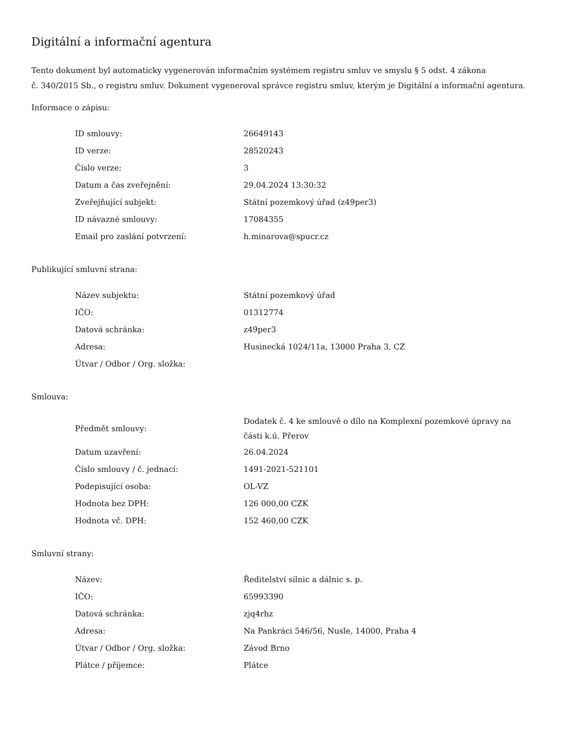Digitální a informační agentura
Tento dokument byl automaticky vygenerován informačním systémem registru smluv ve smyslu § 5 odst. 4 zákona
č. 340/2015 Sb., o registru smluv. Dokument vygeneroval správce registru smluv, kterým je Digitální a informační agentura.
Informace o zápisu:
| ID smlouvy: | 26649143 |
| ID verze: | 28520243 |
| Číslo verze: | 3 |
| Datum a čas zveřejnění: | 29.04.2024 13:30:32 |
| Zveřejňující subjekt: | Státní pozemkový úřad (z49per3) |
| ID návazné smlouvy: | 17084355 |
| Email pro zaslání potvrzení: | h.minarova@spucr.cz |
Publikující smluvní strana:
| Název subjektu: | Státní pozemkový úřad |
| IČO: | 01312774 |
| Datová schránka: | z49per3 |
| Adresa: | Husinecká 1024/11a, 13000 Praha 3, CZ |
| Útvar / Odbor / Org. složka: | |
Smlouva:
| Předmět smlouvy: | Dodatek č. 4 ke smlouvě o dílo na Komplexní pozemkové úpravy na části k.ú. Přerov |
| Datum uzavření: | 26.04.2024 |
| Číslo smlouvy / č. jednací: | 1491-2021-521101 |
| Podepisující osoba: | OL-VZ |
| Hodnota bez DPH: | 126 000,00 CZK |
| Hodnota vč. DPH: | 152 460,00 CZK |
Smluvní strany:
| Název: | Ředitelství silnic a dálnic s. p. |
| IČO: | 65993390 |
| Datová schránka: | zjq4rhz |
| Adresa: | Na Pankráci 546/56, Nusle, 14000, Praha 4 |
| Útvar / Odbor / Org. složka: | Závod Brno |
| Plátce / příjemce: | Plátce |